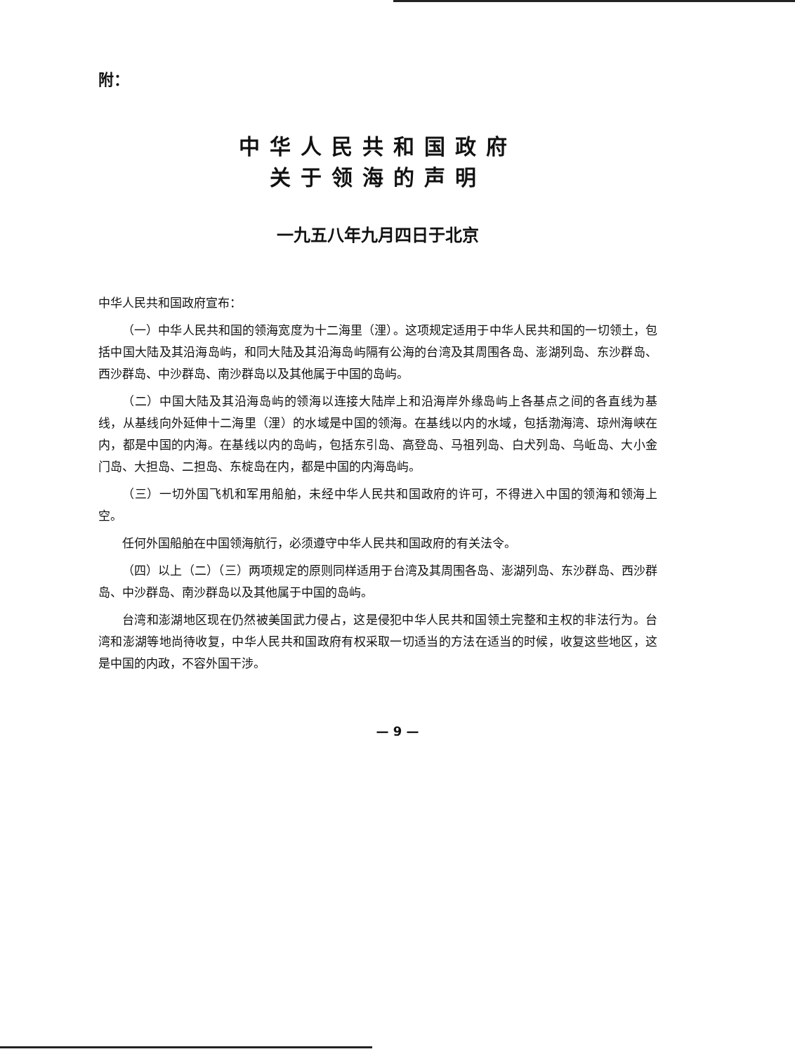附：
中华人民共和国政府
关于领海的声明
一九五八年九月四日于北京
中华人民共和国政府宣布：
（一）中华人民共和国的领海宽度为十二海里（浬）。这项规定适用于中华人民共和国的一切领土，包括中国大陆及其沿海岛屿，和同大陆及其沿海岛屿隔有公海的台湾及其周围各岛、澎湖列岛、东沙群岛、西沙群岛、中沙群岛、南沙群岛以及其他属于中国的岛屿。
（二）中国大陆及其沿海岛屿的领海以连接大陆岸上和沿海岸外缘岛屿上各基点之间的各直线为基线，从基线向外延伸十二海里（浬）的水域是中国的领海。在基线以内的水域，包括渤海湾、琼州海峡在内，都是中国的内海。在基线以内的岛屿，包括东引岛、高登岛、马祖列岛、白犬列岛、乌岴岛、大小金门岛、大担岛、二担岛、东椗岛在内，都是中国的内海岛屿。
（三）一切外国飞机和军用船舶，未经中华人民共和国政府的许可，不得进入中国的领海和领海上空。
任何外国船舶在中国领海航行，必须遵守中华人民共和国政府的有关法令。
（四）以上（二）（三）两项规定的原则同样适用于台湾及其周围各岛、澎湖列岛、东沙群岛、西沙群岛、中沙群岛、南沙群岛以及其他属于中国的岛屿。
台湾和澎湖地区现在仍然被美国武力侵占，这是侵犯中华人民共和国领土完整和主权的非法行为。台湾和澎湖等地尚待收复，中华人民共和国政府有权采取一切适当的方法在适当的时候，收复这些地区，这是中国的内政，不容外国干涉。
— 9 —